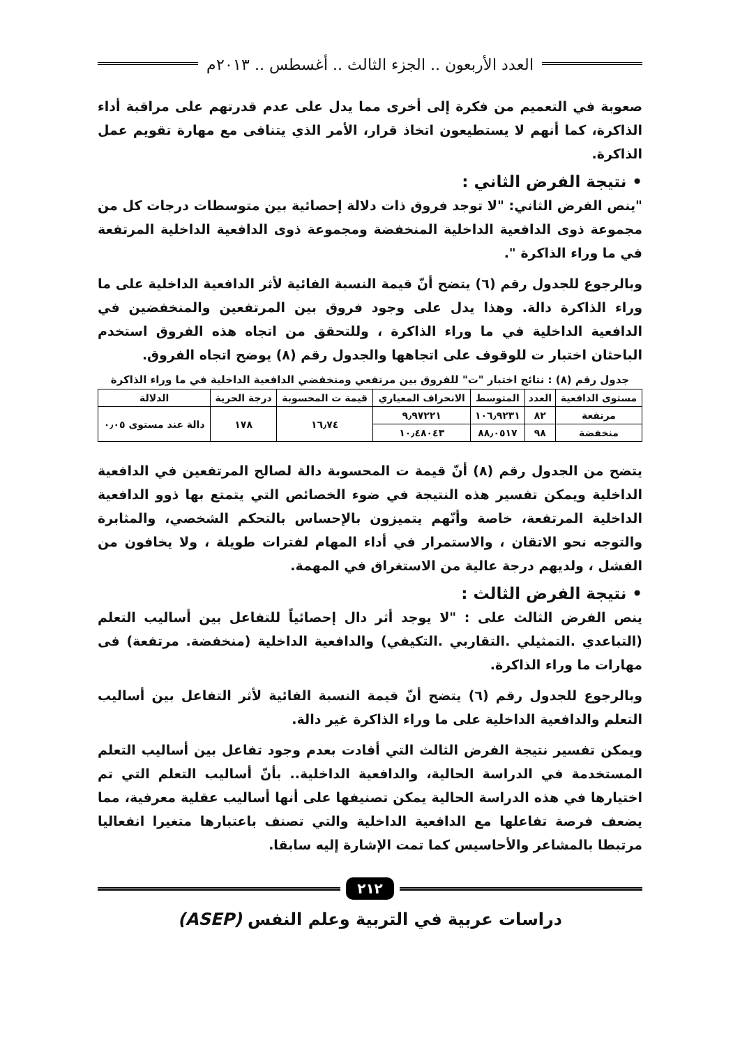العدد الأربعون .. الجزء الثالث .. أغسطس .. ٢٠١٣م
صعوبة في التعميم من فكرة إلى أخرى مما يدل على عدم قدرتهم على مراقبة أداء الذاكرة، كما أنهم لا يستطيعون اتخاذ قرار، الأمر الذي يتنافى مع مهارة تقويم عمل الذاكرة.
• نتيجة الفرض الثاني :
"ينص الفرض الثاني: "لا توجد فروق ذات دلالة إحصائية بين متوسطات درجات كل من مجموعة ذوى الدافعية الداخلية المنخفضة ومجموعة ذوى الدافعية الداخلية المرتفعة في ما وراء الذاكرة ".
وبالرجوع للجدول رقم (٦) يتضح أنّ قيمة النسبة الفائية لأثر الدافعية الداخلية على ما وراء الذاكرة دالة. وهذا يدل على وجود فروق بين المرتفعين والمنخفضين في الدافعية الداخلية في ما وراء الذاكرة ، وللتحقق من اتجاه هذه الفروق استخدم الباحثان اختبار ت للوقوف على اتجاهها والجدول رقم (٨) يوضح اتجاه الفروق.
جدول رقم (٨) : نتائج اختبار "ت" للفروق بين مرتفعي ومنخفضي الدافعية الداخلية في ما وراء الذاكرة
| مستوى الدافعية | العدد | المتوسط | الانحراف المعياري | قيمة ت المحسوبة | درجة الحرية | الدلالة |
| --- | --- | --- | --- | --- | --- | --- |
| مرتفعة | ٨٢ | ١٠٦٫٩٢٣١ | ٩٫٩٧٢٢١ | ١٦٫٧٤ | ١٧٨ | دالة عند مستوى ٠٫٠٥ |
| منخفضة | ٩٨ | ٨٨٫٠٥١٧ | ١٠٫٤٨٠٤٣ | | | |
يتضح من الجدول رقم (٨) أنّ قيمة ت المحسوبة دالة لصالح المرتفعين في الدافعية الداخلية ويمكن تفسير هذه النتيجة في ضوء الخصائص التي يتمتع بها ذوو الدافعية الداخلية المرتفعة، خاصة وأنّهم يتميزون بالإحساس بالتحكم الشخصي، والمثابرة والتوجه نحو الاتقان ، والاستمرار في أداء المهام لفترات طويلة ، ولا يخافون من الفشل ، ولديهم درجة عالية من الاستغراق في المهمة.
• نتيجة الفرض الثالث :
ينص الفرض الثالث على : "لا يوجد أثر دال إحصائياً للتفاعل بين أساليب التعلم (التباعدي .التمثيلي .التقاربي .التكيفي) والدافعية الداخلية (منخفضة. مرتفعة) فى مهارات ما وراء الذاكرة.
وبالرجوع للجدول رقم (٦) يتضح أنّ قيمة النسبة الفائية لأثر التفاعل بين أساليب التعلم والدافعية الداخلية على ما وراء الذاكرة غير دالة.
ويمكن تفسير نتيجة الفرض الثالث التي أفادت بعدم وجود تفاعل بين أساليب التعلم المستخدمة في الدراسة الحالية، والدافعية الداخلية.. بأنّ أساليب التعلم التي تم اختيارها في هذه الدراسة الحالية يمكن تصنيفها على أنها أساليب عقلية معرفية، مما يضعف فرصة تفاعلها مع الدافعية الداخلية والتي تصنف باعتبارها متغيرا انفعاليا مرتبطا بالمشاعر والأحاسيس كما تمت الإشارة إليه سابقا.
٢١٢
دراسات عربية في التربية وعلم النفس (ASEP)